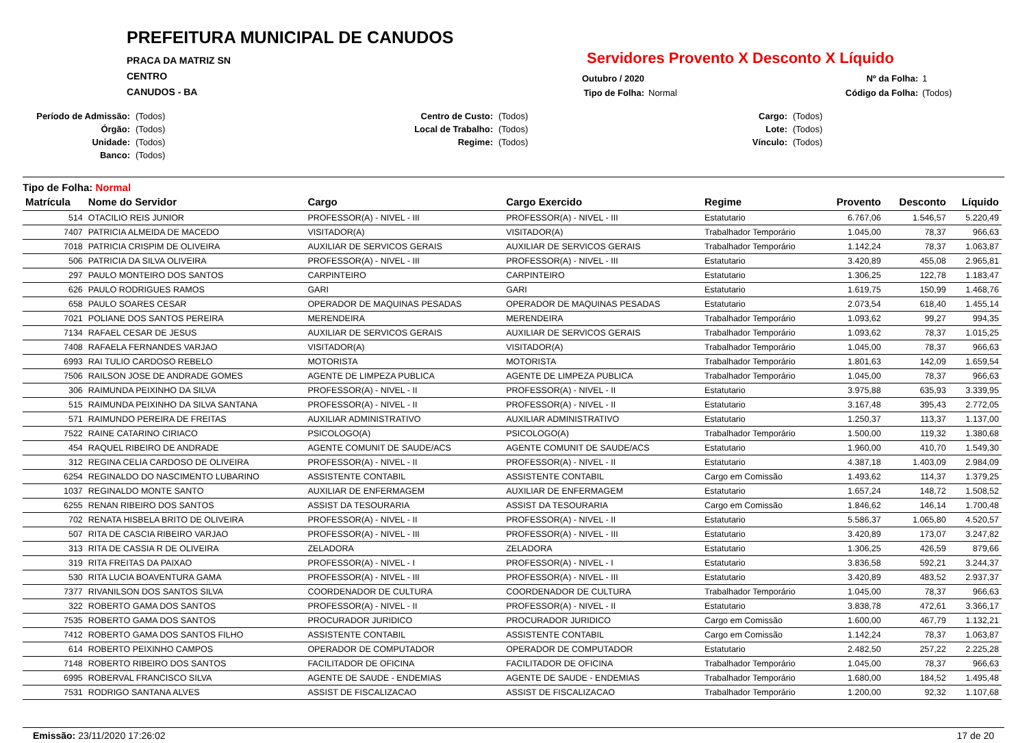PREFEITURA MUNICIPAL DE CANUDOS
PRACA DA MATRIZ SN
CENTRO
CANUDOS - BA
Servidores Provento X Desconto X Líquido
Outubro / 2020 Nº da Folha: 1 Tipo de Folha: Normal Código da Folha: (Todos)
Período de Admissão: (Todos) Centro de Custo: (Todos) Cargo: (Todos) Órgão: (Todos) Local de Trabalho: (Todos) Lote: (Todos) Unidade: (Todos) Regime: (Todos) Vínculo: (Todos) Banco: (Todos)
Tipo de Folha: Normal
| Matrícula | Nome do Servidor | Cargo | Cargo Exercido | Regime | Provento | Desconto | Líquido |
| --- | --- | --- | --- | --- | --- | --- | --- |
| 514 | OTACILIO REIS JUNIOR | PROFESSOR(A) - NIVEL - III | PROFESSOR(A) - NIVEL - III | Estatutario | 6.767,06 | 1.546,57 | 5.220,49 |
| 7407 | PATRICIA ALMEIDA DE MACEDO | VISITADOR(A) | VISITADOR(A) | Trabalhador Temporário | 1.045,00 | 78,37 | 966,63 |
| 7018 | PATRICIA CRISPIM DE OLIVEIRA | AUXILIAR DE SERVICOS GERAIS | AUXILIAR DE SERVICOS GERAIS | Trabalhador Temporário | 1.142,24 | 78,37 | 1.063,87 |
| 506 | PATRICIA DA SILVA OLIVEIRA | PROFESSOR(A) - NIVEL - III | PROFESSOR(A) - NIVEL - III | Estatutario | 3.420,89 | 455,08 | 2.965,81 |
| 297 | PAULO MONTEIRO DOS SANTOS | CARPINTEIRO | CARPINTEIRO | Estatutario | 1.306,25 | 122,78 | 1.183,47 |
| 626 | PAULO RODRIGUES RAMOS | GARI | GARI | Estatutario | 1.619,75 | 150,99 | 1.468,76 |
| 658 | PAULO SOARES CESAR | OPERADOR DE MAQUINAS PESADAS | OPERADOR DE MAQUINAS PESADAS | Estatutario | 2.073,54 | 618,40 | 1.455,14 |
| 7021 | POLIANE DOS SANTOS PEREIRA | MERENDEIRA | MERENDEIRA | Trabalhador Temporário | 1.093,62 | 99,27 | 994,35 |
| 7134 | RAFAEL CESAR DE JESUS | AUXILIAR DE SERVICOS GERAIS | AUXILIAR DE SERVICOS GERAIS | Trabalhador Temporário | 1.093,62 | 78,37 | 1.015,25 |
| 7408 | RAFAELA FERNANDES VARJAO | VISITADOR(A) | VISITADOR(A) | Trabalhador Temporário | 1.045,00 | 78,37 | 966,63 |
| 6993 | RAI TULIO CARDOSO REBELO | MOTORISTA | MOTORISTA | Trabalhador Temporário | 1.801,63 | 142,09 | 1.659,54 |
| 7506 | RAILSON JOSE DE ANDRADE GOMES | AGENTE DE LIMPEZA PUBLICA | AGENTE DE LIMPEZA PUBLICA | Trabalhador Temporário | 1.045,00 | 78,37 | 966,63 |
| 306 | RAIMUNDA PEIXINHO DA SILVA | PROFESSOR(A) - NIVEL - II | PROFESSOR(A) - NIVEL - II | Estatutario | 3.975,88 | 635,93 | 3.339,95 |
| 515 | RAIMUNDA PEIXINHO DA SILVA SANTANA | PROFESSOR(A) - NIVEL - II | PROFESSOR(A) - NIVEL - II | Estatutario | 3.167,48 | 395,43 | 2.772,05 |
| 571 | RAIMUNDO PEREIRA DE FREITAS | AUXILIAR ADMINISTRATIVO | AUXILIAR ADMINISTRATIVO | Estatutario | 1.250,37 | 113,37 | 1.137,00 |
| 7522 | RAINE CATARINO CIRIACO | PSICOLOGO(A) | PSICOLOGO(A) | Trabalhador Temporário | 1.500,00 | 119,32 | 1.380,68 |
| 454 | RAQUEL RIBEIRO DE ANDRADE | AGENTE COMUNIT DE SAUDE/ACS | AGENTE COMUNIT DE SAUDE/ACS | Estatutario | 1.960,00 | 410,70 | 1.549,30 |
| 312 | REGINA CELIA CARDOSO DE OLIVEIRA | PROFESSOR(A) - NIVEL - II | PROFESSOR(A) - NIVEL - II | Estatutario | 4.387,18 | 1.403,09 | 2.984,09 |
| 6254 | REGINALDO DO NASCIMENTO LUBARINO | ASSISTENTE CONTABIL | ASSISTENTE CONTABIL | Cargo em Comissão | 1.493,62 | 114,37 | 1.379,25 |
| 1037 | REGINALDO MONTE SANTO | AUXILIAR DE ENFERMAGEM | AUXILIAR DE ENFERMAGEM | Estatutario | 1.657,24 | 148,72 | 1.508,52 |
| 6255 | RENAN RIBEIRO DOS SANTOS | ASSIST DA TESOURARIA | ASSIST DA TESOURARIA | Cargo em Comissão | 1.846,62 | 146,14 | 1.700,48 |
| 702 | RENATA HISBELA BRITO DE OLIVEIRA | PROFESSOR(A) - NIVEL - II | PROFESSOR(A) - NIVEL - II | Estatutario | 5.586,37 | 1.065,80 | 4.520,57 |
| 507 | RITA DE CASCIA RIBEIRO VARJAO | PROFESSOR(A) - NIVEL - III | PROFESSOR(A) - NIVEL - III | Estatutario | 3.420,89 | 173,07 | 3.247,82 |
| 313 | RITA DE CASSIA R DE OLIVEIRA | ZELADORA | ZELADORA | Estatutario | 1.306,25 | 426,59 | 879,66 |
| 319 | RITA FREITAS DA PAIXAO | PROFESSOR(A) - NIVEL - I | PROFESSOR(A) - NIVEL - I | Estatutario | 3.836,58 | 592,21 | 3.244,37 |
| 530 | RITA LUCIA BOAVENTURA GAMA | PROFESSOR(A) - NIVEL - III | PROFESSOR(A) - NIVEL - III | Estatutario | 3.420,89 | 483,52 | 2.937,37 |
| 7377 | RIVANILSON DOS SANTOS SILVA | COORDENADOR DE CULTURA | COORDENADOR DE CULTURA | Trabalhador Temporário | 1.045,00 | 78,37 | 966,63 |
| 322 | ROBERTO GAMA DOS SANTOS | PROFESSOR(A) - NIVEL - II | PROFESSOR(A) - NIVEL - II | Estatutario | 3.838,78 | 472,61 | 3.366,17 |
| 7535 | ROBERTO GAMA DOS SANTOS | PROCURADOR JURIDICO | PROCURADOR JURIDICO | Cargo em Comissão | 1.600,00 | 467,79 | 1.132,21 |
| 7412 | ROBERTO GAMA DOS SANTOS FILHO | ASSISTENTE CONTABIL | ASSISTENTE CONTABIL | Cargo em Comissão | 1.142,24 | 78,37 | 1.063,87 |
| 614 | ROBERTO PEIXINHO CAMPOS | OPERADOR DE COMPUTADOR | OPERADOR DE COMPUTADOR | Estatutario | 2.482,50 | 257,22 | 2.225,28 |
| 7148 | ROBERTO RIBEIRO DOS SANTOS | FACILITADOR DE OFICINA | FACILITADOR DE OFICINA | Trabalhador Temporário | 1.045,00 | 78,37 | 966,63 |
| 6995 | ROBERVAL FRANCISCO SILVA | AGENTE DE SAUDE - ENDEMIAS | AGENTE DE SAUDE - ENDEMIAS | Trabalhador Temporário | 1.680,00 | 184,52 | 1.495,48 |
| 7531 | RODRIGO SANTANA ALVES | ASSIST DE FISCALIZACAO | ASSIST DE FISCALIZACAO | Trabalhador Temporário | 1.200,00 | 92,32 | 1.107,68 |
Emissão: 23/11/2020 17:26:02 17 de 20